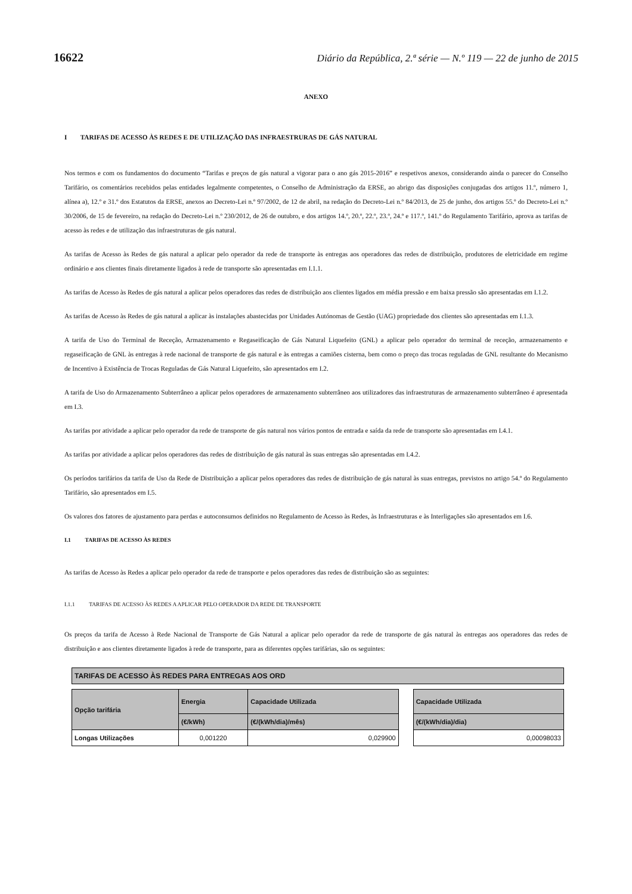16622 Diário da República, 2.ª série — N.º 119 — 22 de junho de 2015
ANEXO
I TARIFAS DE ACESSO ÀS REDES E DE UTILIZAÇÃO DAS INFRAESTRURAS DE GÁS NATURAL
Nos termos e com os fundamentos do documento “Tarifas e preços de gás natural a vigorar para o ano gás 2015-2016” e respetivos anexos, considerando ainda o parecer do Conselho Tarifário, os comentários recebidos pelas entidades legalmente competentes, o Conselho de Administração da ERSE, ao abrigo das disposições conjugadas dos artigos 11.º, número 1, alínea a), 12.º e 31.º dos Estatutos da ERSE, anexos ao Decreto-Lei n.º 97/2002, de 12 de abril, na redação do Decreto-Lei n.º 84/2013, de 25 de junho, dos artigos 55.º do Decreto-Lei n.º 30/2006, de 15 de fevereiro, na redação do Decreto-Lei n.º 230/2012, de 26 de outubro, e dos artigos 14.º, 20.º, 22.º, 23.º, 24.º e 117.º, 141.º do Regulamento Tarifário, aprova as tarifas de acesso às redes e de utilização das infraestruturas de gás natural.
As tarifas de Acesso às Redes de gás natural a aplicar pelo operador da rede de transporte às entregas aos operadores das redes de distribuição, produtores de eletricidade em regime ordinário e aos clientes finais diretamente ligados à rede de transporte são apresentadas em I.1.1.
As tarifas de Acesso às Redes de gás natural a aplicar pelos operadores das redes de distribuição aos clientes ligados em média pressão e em baixa pressão são apresentadas em I.1.2.
As tarifas de Acesso às Redes de gás natural a aplicar às instalações abastecidas por Unidades Autónomas de Gestão (UAG) propriedade dos clientes são apresentadas em I.1.3.
A tarifa de Uso do Terminal de Receção, Armazenamento e Regaseificação de Gás Natural Liquefeito (GNL) a aplicar pelo operador do terminal de receção, armazenamento e regaseificação de GNL às entregas à rede nacional de transporte de gás natural e às entregas a camiões cisterna, bem como o preço das trocas reguladas de GNL resultante do Mecanismo de Incentivo à Existência de Trocas Reguladas de Gás Natural Liquefeito, são apresentados em I.2.
A tarifa de Uso do Armazenamento Subterrâneo a aplicar pelos operadores de armazenamento subterrâneo aos utilizadores das infraestruturas de armazenamento subterrâneo é apresentada em I.3.
As tarifas por atividade a aplicar pelo operador da rede de transporte de gás natural nos vários pontos de entrada e saída da rede de transporte são apresentadas em I.4.1.
As tarifas por atividade a aplicar pelos operadores das redes de distribuição de gás natural às suas entregas são apresentadas em I.4.2.
Os períodos tarifários da tarifa de Uso da Rede de Distribuição a aplicar pelos operadores das redes de distribuição de gás natural às suas entregas, previstos no artigo 54.º do Regulamento Tarifário, são apresentados em I.5.
Os valores dos fatores de ajustamento para perdas e autoconsumos definidos no Regulamento de Acesso às Redes, às Infraestruturas e às Interligações são apresentados em I.6.
I.1 TARIFAS DE ACESSO ÀS REDES
As tarifas de Acesso às Redes a aplicar pelo operador da rede de transporte e pelos operadores das redes de distribuição são as seguintes:
I.1.1 TARIFAS DE ACESSO ÀS REDES A APLICAR PELO OPERADOR DA REDE DE TRANSPORTE
Os preços da tarifa de Acesso à Rede Nacional de Transporte de Gás Natural a aplicar pelo operador da rede de transporte de gás natural às entregas aos operadores das redes de distribuição e aos clientes diretamente ligados à rede de transporte, para as diferentes opções tarifárias, são os seguintes:
| TARIFAS DE ACESSO ÀS REDES PARA ENTREGAS AOS ORD | | | | |
| --- | --- | --- | --- | --- |
| Opção tarifária | Energia | Capacidade Utilizada | | Capacidade Utilizada |
| | (€/kWh) | (€/(kWh/dia)/mês) | | (€/(kWh/dia)/dia) |
| Longas Utilizações | 0,001220 | 0,029900 | | 0,00098033 |